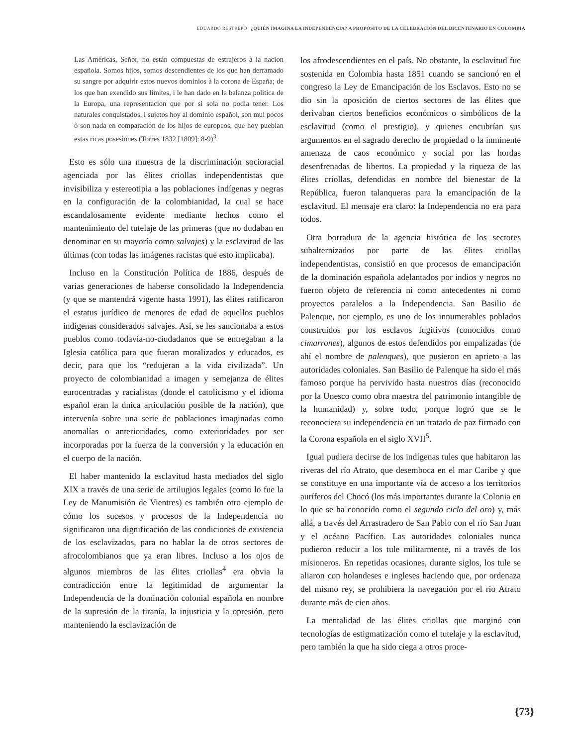EDUARDO RESTREPO | ¿QUIÉN IMAGINA LA INDEPENDENCIA? A PROPÓSITO DE LA CELEBRACIÓN DEL BICENTENARIO EN COLOMBIA
Las Américas, Señor, no están compuestas de estrajeros à la nacion española. Somos hijos, somos descendientes de los que han derramado su sangre por adquirir estos nuevos dominios à la corona de España; de los que han exendido sus limites, i le han dado en la balanza politica de la Europa, una representacion que por si sola no podia tener. Los naturales conquistados, i sujetos hoy al dominio español, son mui pocos ò son nada en comparación de los hijos de europeos, que hoy pueblan estas ricas posesiones (Torres 1832 [1809]: 8-9)<sup>3</sup>.
Esto es sólo una muestra de la discriminación socioracial agenciada por las élites criollas independentistas que invisibiliza y estereotipia a las poblaciones indígenas y negras en la configuración de la colombianidad, la cual se hace escandalosamente evidente mediante hechos como el mantenimiento del tutelaje de las primeras (que no dudaban en denominar en su mayoría como salvajes) y la esclavitud de las últimas (con todas las imágenes racistas que esto implicaba).
Incluso en la Constitución Política de 1886, después de varias generaciones de haberse consolidado la Independencia (y que se mantendrá vigente hasta 1991), las élites ratificaron el estatus jurídico de menores de edad de aquellos pueblos indígenas considerados salvajes. Así, se les sancionaba a estos pueblos como todavía-no-ciudadanos que se entregaban a la Iglesia católica para que fueran moralizados y educados, es decir, para que los “redujeran a la vida civilizada”. Un proyecto de colombianidad a imagen y semejanza de élites eurocentradas y racialistas (donde el catolicismo y el idioma español eran la única articulación posible de la nación), que intervenía sobre una serie de poblaciones imaginadas como anomalías o anterioridades, como exterioridades por ser incorporadas por la fuerza de la conversión y la educación en el cuerpo de la nación.
El haber mantenido la esclavitud hasta mediados del siglo XIX a través de una serie de artilugios legales (como lo fue la Ley de Manumisión de Vientres) es también otro ejemplo de cómo los sucesos y procesos de la Independencia no significaron una dignificación de las condiciones de existencia de los esclavizados, para no hablar la de otros sectores de afrocolombianos que ya eran libres. Incluso a los ojos de algunos miembros de las élites criollas<sup>4</sup> era obvia la contradicción entre la legitimidad de argumentar la Independencia de la dominación colonial española en nombre de la supresión de la tiranía, la injusticia y la opresión, pero manteniendo la esclavización de
los afrodescendientes en el país. No obstante, la esclavitud fue sostenida en Colombia hasta 1851 cuando se sancionó en el congreso la Ley de Emancipación de los Esclavos. Esto no se dio sin la oposición de ciertos sectores de las élites que derivaban ciertos beneficios económicos o simbólicos de la esclavitud (como el prestigio), y quienes encubrían sus argumentos en el sagrado derecho de propiedad o la inminente amenaza de caos económico y social por las hordas desenfrenadas de libertos. La propiedad y la riqueza de las élites criollas, defendidas en nombre del bienestar de la República, fueron talanqueras para la emancipación de la esclavitud. El mensaje era claro: la Independencia no era para todos.
Otra borradura de la agencia histórica de los sectores subalternizados por parte de las élites criollas independentistas, consistió en que procesos de emancipación de la dominación española adelantados por indios y negros no fueron objeto de referencia ni como antecedentes ni como proyectos paralelos a la Independencia. San Basilio de Palenque, por ejemplo, es uno de los innumerables poblados construidos por los esclavos fugitivos (conocidos como cimarrones), algunos de estos defendidos por empalizadas (de ahí el nombre de palenques), que pusieron en aprieto a las autoridades coloniales. San Basilio de Palenque ha sido el más famoso porque ha pervivido hasta nuestros días (reconocido por la Unesco como obra maestra del patrimonio intangible de la humanidad) y, sobre todo, porque logró que se le reconociera su independencia en un tratado de paz firmado con la Corona española en el siglo XVII<sup>5</sup>.
Igual pudiera decirse de los indígenas tules que habitaron las riveras del río Atrato, que desemboca en el mar Caribe y que se constituye en una importante vía de acceso a los territorios auríferos del Chocó (los más importantes durante la Colonia en lo que se ha conocido como el segundo ciclo del oro) y, más allá, a través del Arrastradero de San Pablo con el río San Juan y el océano Pacífico. Las autoridades coloniales nunca pudieron reducir a los tule militarmente, ni a través de los misioneros. En repetidas ocasiones, durante siglos, los tule se aliaron con holandeses e ingleses haciendo que, por ordenaza del mismo rey, se prohibiera la navegación por el río Atrato durante más de cien años.
La mentalidad de las élites criollas que marginó con tecnologías de estigmatización como el tutelaje y la esclavitud, pero también la que ha sido ciega a otros proce-
{73}